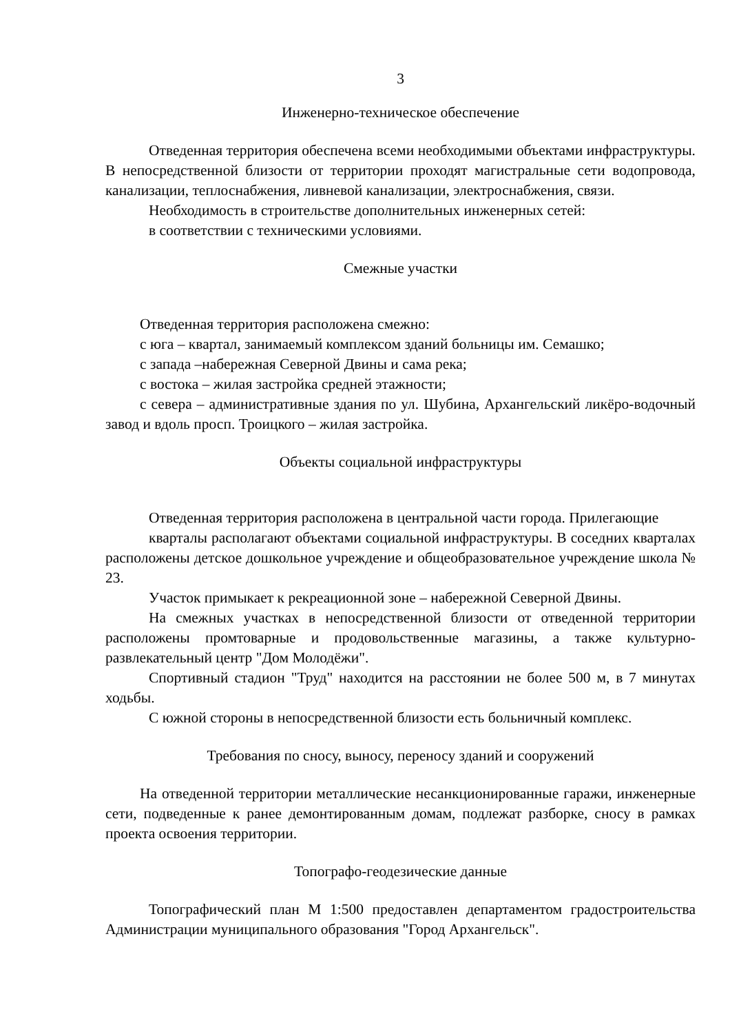3
Инженерно-техническое обеспечение
Отведенная территория обеспечена всеми необходимыми объектами инфраструктуры. В непосредственной близости от территории проходят магистральные сети водопровода, канализации, теплоснабжения, ливневой канализации, электроснабжения, связи.
Необходимость в строительстве дополнительных инженерных сетей:
в соответствии с техническими условиями.
Смежные участки
Отведенная территория расположена смежно:
с юга – квартал, занимаемый комплексом зданий больницы им. Семашко;
с запада –набережная Северной Двины и сама река;
с востока – жилая застройка средней этажности;
с севера – административные здания по ул. Шубина, Архангельский ликёро-водочный завод и вдоль просп. Троицкого – жилая застройка.
Объекты социальной инфраструктуры
Отведенная территория расположена в центральной части города. Прилегающие
кварталы располагают объектами социальной инфраструктуры. В соседних кварталах расположены детское дошкольное учреждение и общеобразовательное учреждение школа № 23.
Участок примыкает к рекреационной зоне – набережной Северной Двины.
На смежных участках в непосредственной близости от отведенной территории расположены промтоварные и продовольственные магазины, а также культурно-развлекательный центр "Дом Молодёжи".
Спортивный стадион "Труд" находится на расстоянии не более 500 м, в 7 минутах ходьбы.
С южной стороны в непосредственной близости есть больничный комплекс.
Требования по сносу, выносу, переносу зданий и сооружений
На отведенной территории металлические несанкционированные гаражи, инженерные сети, подведенные к ранее демонтированным домам, подлежат разборке, сносу в рамках проекта освоения территории.
Топографо-геодезические данные
Топографический план М 1:500 предоставлен департаментом градостроительства Администрации муниципального образования "Город Архангельск".